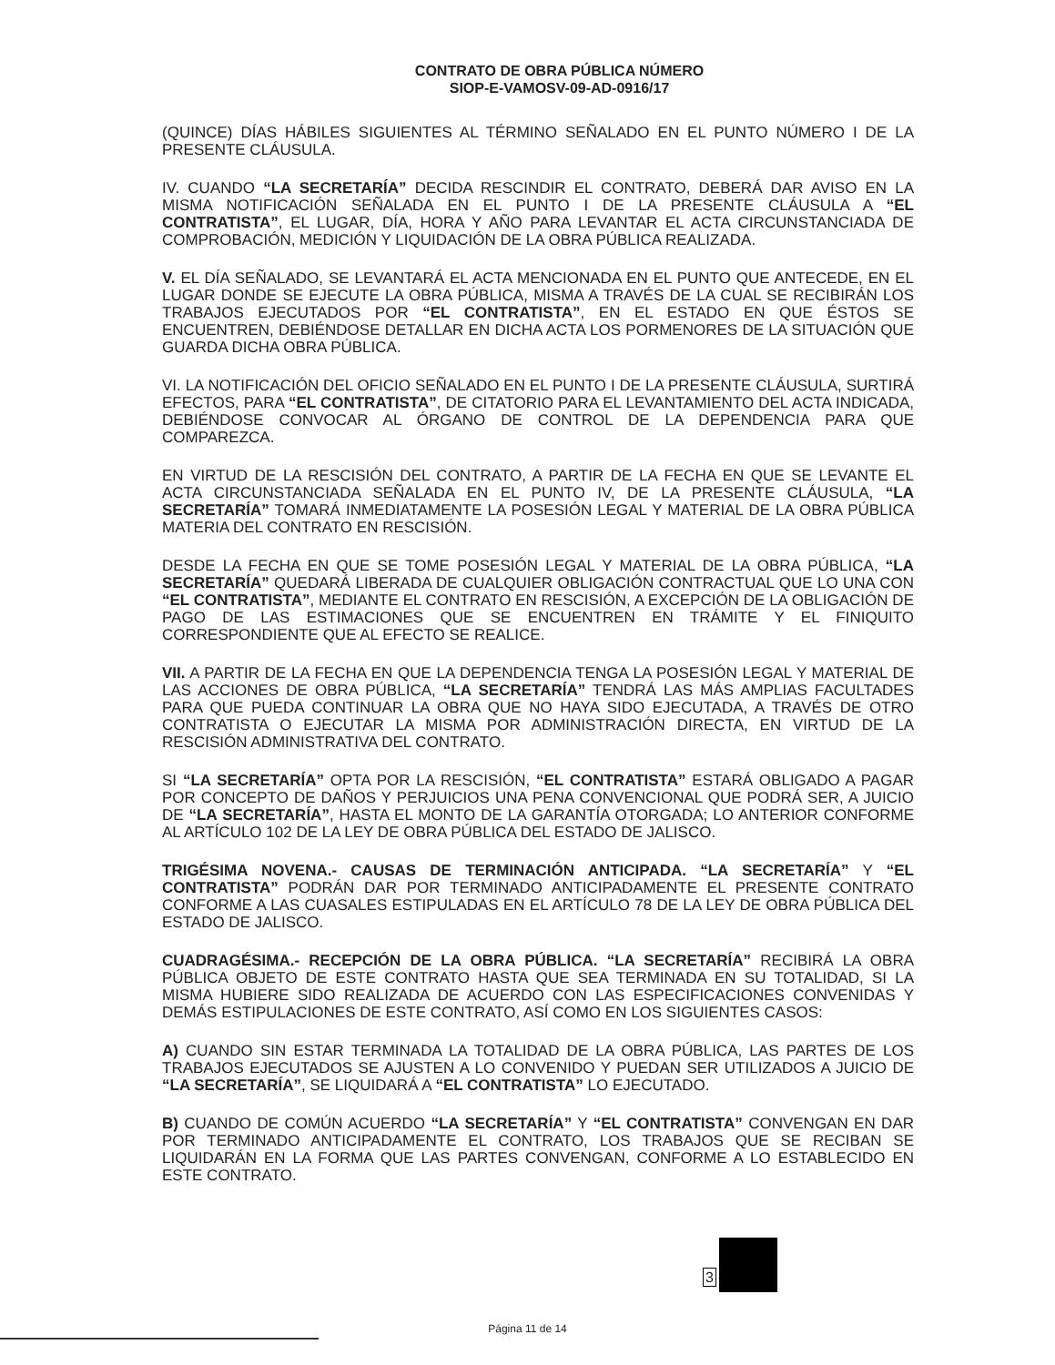CONTRATO DE OBRA PÚBLICA NÚMERO
SIOP-E-VAMOSV-09-AD-0916/17
(QUINCE) DÍAS HÁBILES SIGUIENTES AL TÉRMINO SEÑALADO EN EL PUNTO NÚMERO I DE LA PRESENTE CLÁUSULA.
IV. CUANDO “LA SECRETARÍA” DECIDA RESCINDIR EL CONTRATO, DEBERÁ DAR AVISO EN LA MISMA NOTIFICACIÓN SEÑALADA EN EL PUNTO I DE LA PRESENTE CLÁUSULA A “EL CONTRATISTA”, EL LUGAR, DÍA, HORA Y AÑO PARA LEVANTAR EL ACTA CIRCUNSTANCIADA DE COMPROBACIÓN, MEDICIÓN Y LIQUIDACIÓN DE LA OBRA PÚBLICA REALIZADA.
V. EL DÍA SEÑALADO, SE LEVANTARÁ EL ACTA MENCIONADA EN EL PUNTO QUE ANTECEDE, EN EL LUGAR DONDE SE EJECUTE LA OBRA PÚBLICA, MISMA A TRAVÉS DE LA CUAL SE RECIBIRÁN LOS TRABAJOS EJECUTADOS POR “EL CONTRATISTA”, EN EL ESTADO EN QUE ÉSTOS SE ENCUENTREN, DEBIÉNDOSE DETALLAR EN DICHA ACTA LOS PORMENORES DE LA SITUACIÓN QUE GUARDA DICHA OBRA PÚBLICA.
VI. LA NOTIFICACIÓN DEL OFICIO SEÑALADO EN EL PUNTO I DE LA PRESENTE CLÁUSULA, SURTIRÁ EFECTOS, PARA “EL CONTRATISTA”, DE CITATORIO PARA EL LEVANTAMIENTO DEL ACTA INDICADA, DEBIÉNDOSE CONVOCAR AL ÓRGANO DE CONTROL DE LA DEPENDENCIA PARA QUE COMPAREZCA.
EN VIRTUD DE LA RESCISIÓN DEL CONTRATO, A PARTIR DE LA FECHA EN QUE SE LEVANTE EL ACTA CIRCUNSTANCIADA SEÑALADA EN EL PUNTO IV, DE LA PRESENTE CLÁUSULA, “LA SECRETARÍA” TOMARÁ INMEDIATAMENTE LA POSESIÓN LEGAL Y MATERIAL DE LA OBRA PÚBLICA MATERIA DEL CONTRATO EN RESCISIÓN.
DESDE LA FECHA EN QUE SE TOME POSESIÓN LEGAL Y MATERIAL DE LA OBRA PÚBLICA, “LA SECRETARÍA” QUEDARÁ LIBERADA DE CUALQUIER OBLIGACIÓN CONTRACTUAL QUE LO UNA CON “EL CONTRATISTA”, MEDIANTE EL CONTRATO EN RESCISIÓN, A EXCEPCIÓN DE LA OBLIGACIÓN DE PAGO DE LAS ESTIMACIONES QUE SE ENCUENTREN EN TRÁMITE Y EL FINIQUITO CORRESPONDIENTE QUE AL EFECTO SE REALICE.
VII. A PARTIR DE LA FECHA EN QUE LA DEPENDENCIA TENGA LA POSESIÓN LEGAL Y MATERIAL DE LAS ACCIONES DE OBRA PÚBLICA, “LA SECRETARÍA” TENDRÁ LAS MÁS AMPLIAS FACULTADES PARA QUE PUEDA CONTINUAR LA OBRA QUE NO HAYA SIDO EJECUTADA, A TRAVÉS DE OTRO CONTRATISTA O EJECUTAR LA MISMA POR ADMINISTRACIÓN DIRECTA, EN VIRTUD DE LA RESCISIÓN ADMINISTRATIVA DEL CONTRATO.
SI “LA SECRETARÍA” OPTA POR LA RESCISIÓN, “EL CONTRATISTA” ESTARÁ OBLIGADO A PAGAR POR CONCEPTO DE DAÑOS Y PERJUICIOS UNA PENA CONVENCIONAL QUE PODRÁ SER, A JUICIO DE “LA SECRETARÍA”, HASTA EL MONTO DE LA GARANTÍA OTORGADA; LO ANTERIOR CONFORME AL ARTÍCULO 102 DE LA LEY DE OBRA PÚBLICA DEL ESTADO DE JALISCO.
TRIGÉSIMA NOVENA.- CAUSAS DE TERMINACIÓN ANTICIPADA. “LA SECRETARÍA” Y “EL CONTRATISTA” PODRÁN DAR POR TERMINADO ANTICIPADAMENTE EL PRESENTE CONTRATO CONFORME A LAS CUASALES ESTIPULADAS EN EL ARTÍCULO 78 DE LA LEY DE OBRA PÚBLICA DEL ESTADO DE JALISCO.
CUADRAGÉSIMA.- RECEPCIÓN DE LA OBRA PÚBLICA. “LA SECRETARÍA” RECIBIRÁ LA OBRA PÚBLICA OBJETO DE ESTE CONTRATO HASTA QUE SEA TERMINADA EN SU TOTALIDAD, SI LA MISMA HUBIERE SIDO REALIZADA DE ACUERDO CON LAS ESPECIFICACIONES CONVENIDAS Y DEMÁS ESTIPULACIONES DE ESTE CONTRATO, ASÍ COMO EN LOS SIGUIENTES CASOS:
A) CUANDO SIN ESTAR TERMINADA LA TOTALIDAD DE LA OBRA PÚBLICA, LAS PARTES DE LOS TRABAJOS EJECUTADOS SE AJUSTEN A LO CONVENIDO Y PUEDAN SER UTILIZADOS A JUICIO DE “LA SECRETARÍA”, SE LIQUIDARÁ A “EL CONTRATISTA” LO EJECUTADO.
B) CUANDO DE COMÚN ACUERDO “LA SECRETARÍA” Y “EL CONTRATISTA” CONVENGAN EN DAR POR TERMINADO ANTICIPADAMENTE EL CONTRATO, LOS TRABAJOS QUE SE RECIBAN SE LIQUIDARÁN EN LA FORMA QUE LAS PARTES CONVENGAN, CONFORME A LO ESTABLECIDO EN ESTE CONTRATO.
Página 11 de 14
3